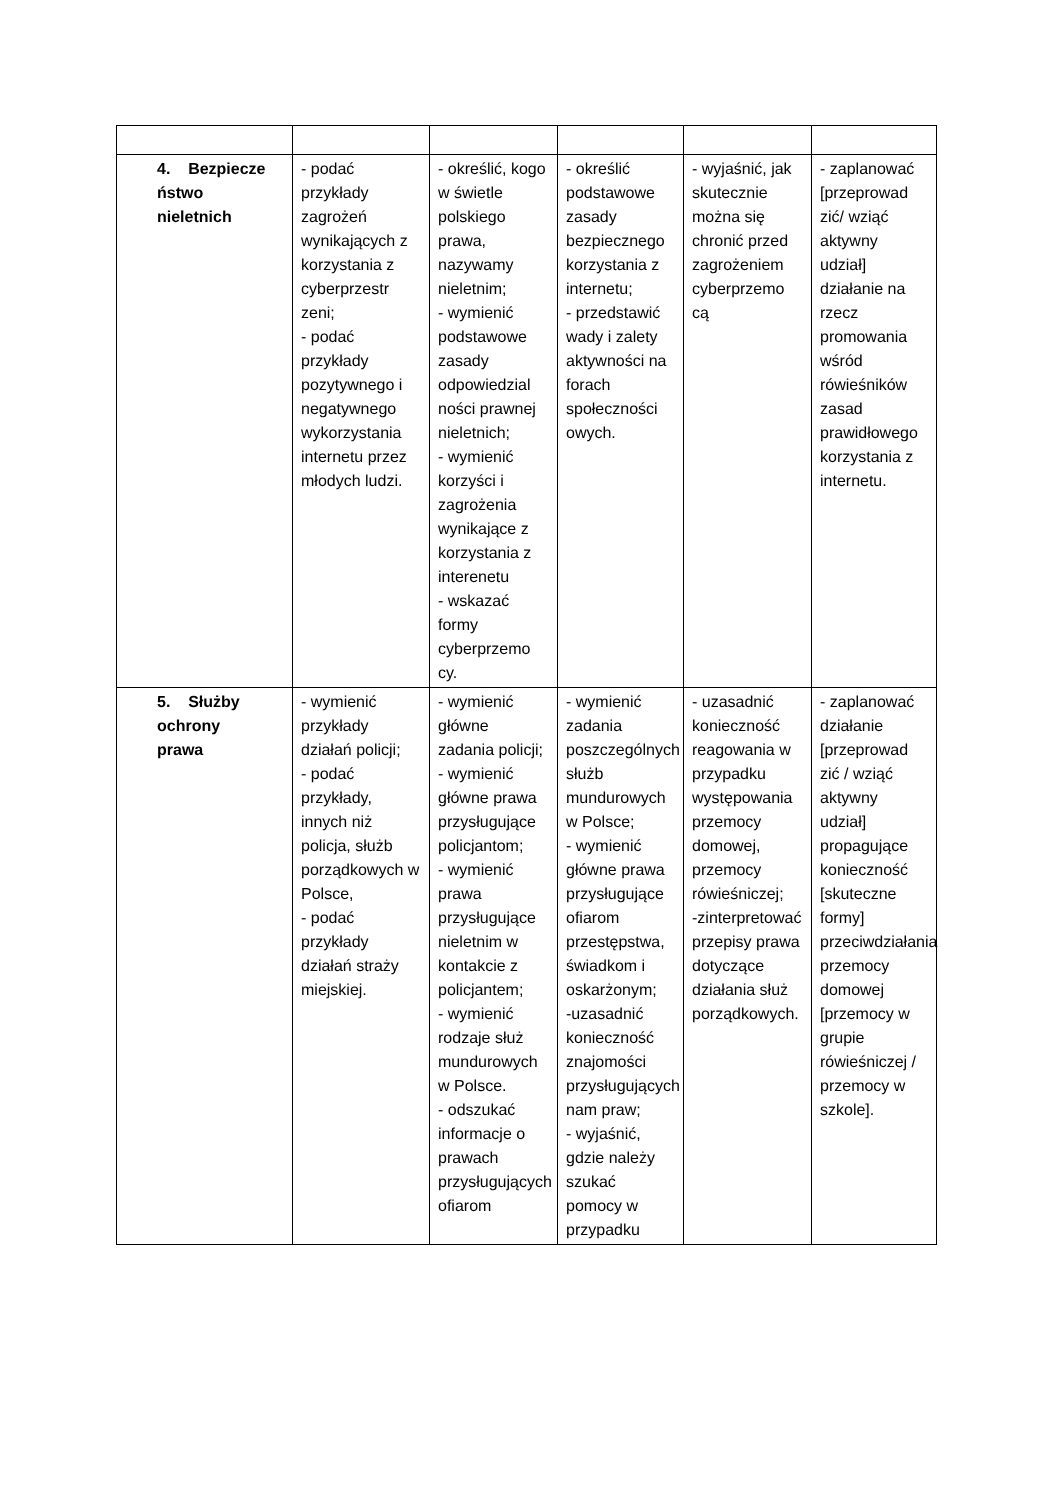| 4. Bezpiecze ństwo nieletnich | - podać przykłady zagrożeń wynikających z korzystania z cyberprzestr zeni; - podać przykłady pozytywnego i negatywnego wykorzystania internetu przez młodych ludzi. | - określić, kogo w świetle polskiego prawa, nazywamy nieletnim; - wymienić podstawowe zasady odpowiedzial ności prawnej nieletnich; - wymienić korzyści i zagrożenia wynikające z korzystania z interenetu - wskazać formy cyberprzemo cy. | - określić podstawowe zasady bezpiecznego korzystania z internetu; - przedstawić wady i zalety aktywności na forach społeczności owych. | - wyjaśnić, jak skutecznie można się chronić przed zagrożeniem cyberprzemo cą | - zaplanować [przeprowad zić/ wziąć aktywny udział] działanie na rzecz promowania wśród rówieśników zasad prawidłowego korzystania z internetu. |
| 5. Służby ochrony prawa | - wymienić przykłady działań policji; - podać przykłady, innych niż policja, służb porządkowych w Polsce, - podać przykłady działań straży miejskiej. | - wymienić główne zadania policji; - wymienić główne prawa przysługujące policjantom; - wymienić prawa przysługujące nieletnim w kontakcie z policjantem; - wymienić rodzaje służ mundurowych w Polsce. - odszukać informacje o prawach przysługujących ofiarom | - wymienić zadania poszczególnych służb mundurowych w Polsce; - wymienić główne prawa przysługujące ofiarom przestępstwa, świadkom i oskarżonym; -uzasadnić konieczność znajomości przysługujących nam praw; - wyjaśnić, gdzie należy szukać pomocy w przypadku | - uzasadnić konieczność reagowania w przypadku występowania przemocy domowej, przemocy rówieśniczej; -zinterpretować przepisy prawa dotyczące działania służ porządkowych. | - zaplanować działanie [przeprowad zić / wziąć aktywny udział] propagujące konieczność [skuteczne formy] przeciwdziałania przemocy domowej [przemocy w grupie rówieśniczej / przemocy w szkole]. |